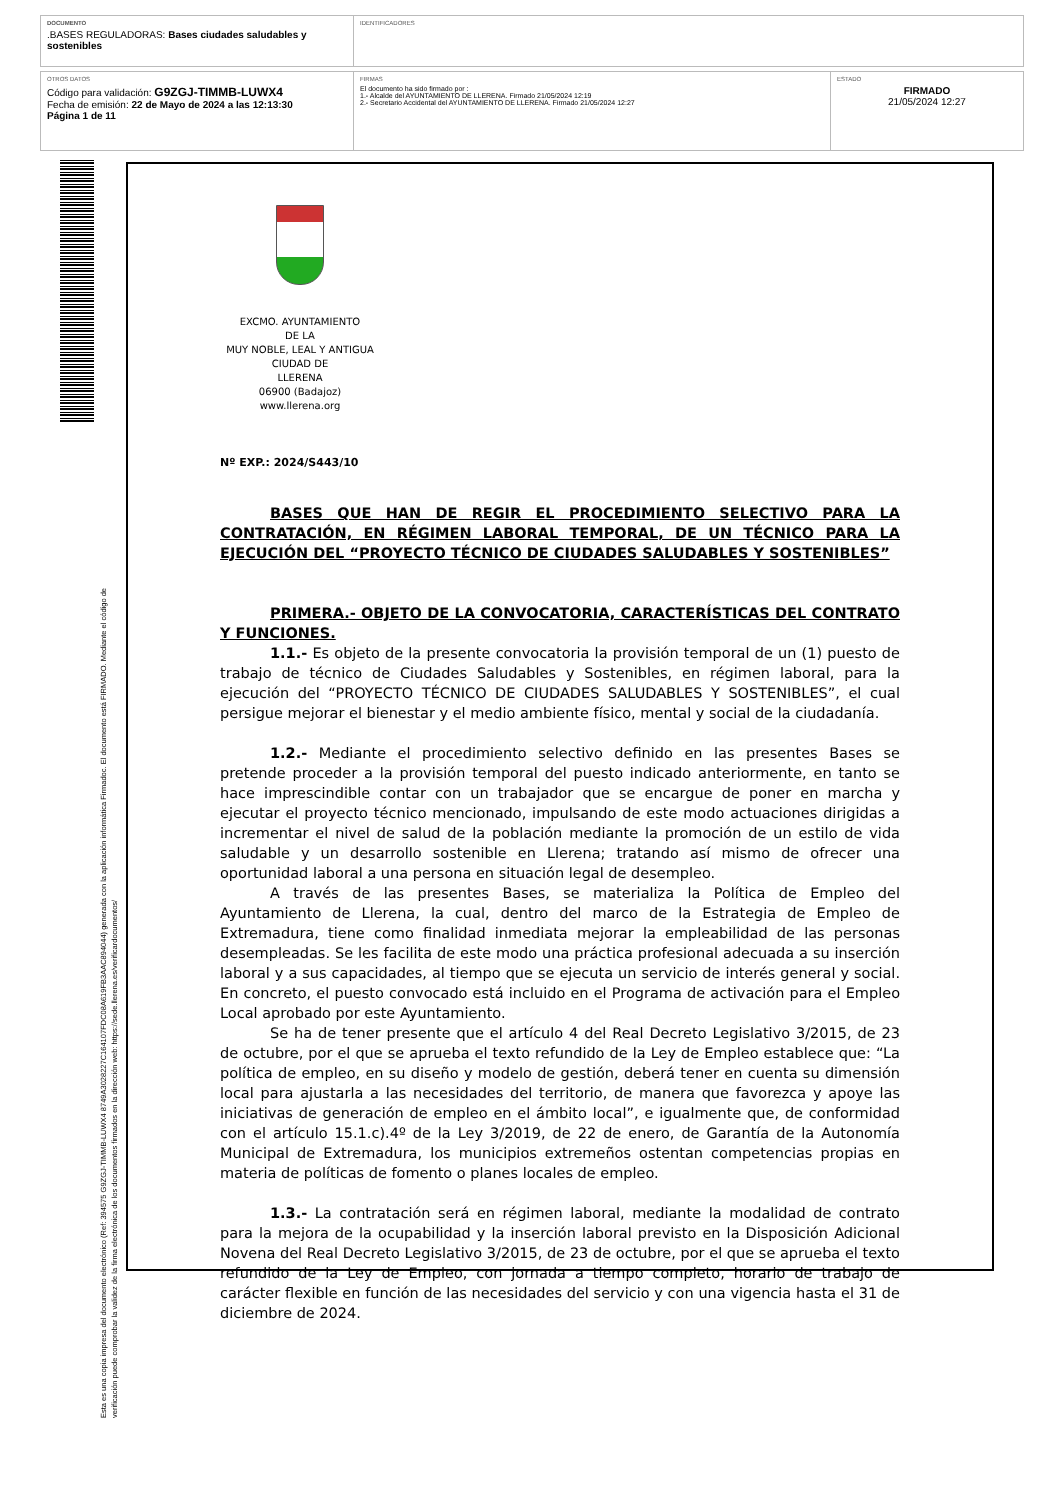| DOCUMENTO .BASES REGULADORAS: Bases ciudades saludables y sostenibles | IDENTIFICADORES |
| OTROS DATOS Código para validación: G9ZGJ-TIMMB-LUWX4 Fecha de emisión: 22 de Mayo de 2024 a las 12:13:30 Página 1 de 11 | FIRMAS El documento ha sido firmado por : 1.- Alcalde del AYUNTAMIENTO DE LLERENA. Firmado 21/05/2024 12:19 2.- Secretario Accidental del AYUNTAMIENTO DE LLERENA. Firmado 21/05/2024 12:27 | ESTADO FIRMADO 21/05/2024 12:27 |
Esta es una copia impresa del documento electrónico (Ref: 394575 G9ZGJ-TIMMB-LUWX4 8749A3028227C164107FDC08A619FB3AAC894044) generada con la aplicación informática Firmadoc. El documento está FIRMADO. Mediante el código de verificación puede comprobar la validez de la firma electrónica de los documentos firmados en la dirección web: https://sede.llerena.es/verificardocumentos/
EXCMO. AYUNTAMIENTO
DE LA
MUY NOBLE, LEAL Y ANTIGUA
CIUDAD DE
LLERENA
06900 (Badajoz)
www.llerena.org
Nº EXP.: 2024/S443/10
BASES QUE HAN DE REGIR EL PROCEDIMIENTO SELECTIVO PARA LA CONTRATACIÓN, EN RÉGIMEN LABORAL TEMPORAL, DE UN TÉCNICO PARA LA EJECUCIÓN DEL “PROYECTO TÉCNICO DE CIUDADES SALUDABLES Y SOSTENIBLES”
PRIMERA.- OBJETO DE LA CONVOCATORIA, CARACTERÍSTICAS DEL CONTRATO Y FUNCIONES.
1.1.- Es objeto de la presente convocatoria la provisión temporal de un (1) puesto de trabajo de técnico de Ciudades Saludables y Sostenibles, en régimen laboral, para la ejecución del “PROYECTO TÉCNICO DE CIUDADES SALUDABLES Y SOSTENIBLES”, el cual persigue mejorar el bienestar y el medio ambiente físico, mental y social de la ciudadanía.
1.2.- Mediante el procedimiento selectivo definido en las presentes Bases se pretende proceder a la provisión temporal del puesto indicado anteriormente, en tanto se hace imprescindible contar con un trabajador que se encargue de poner en marcha y ejecutar el proyecto técnico mencionado, impulsando de este modo actuaciones dirigidas a incrementar el nivel de salud de la población mediante la promoción de un estilo de vida saludable y un desarrollo sostenible en Llerena; tratando así mismo de ofrecer una oportunidad laboral a una persona en situación legal de desempleo.
A través de las presentes Bases, se materializa la Política de Empleo del Ayuntamiento de Llerena, la cual, dentro del marco de la Estrategia de Empleo de Extremadura, tiene como finalidad inmediata mejorar la empleabilidad de las personas desempleadas. Se les facilita de este modo una práctica profesional adecuada a su inserción laboral y a sus capacidades, al tiempo que se ejecuta un servicio de interés general y social. En concreto, el puesto convocado está incluido en el Programa de activación para el Empleo Local aprobado por este Ayuntamiento.
Se ha de tener presente que el artículo 4 del Real Decreto Legislativo 3/2015, de 23 de octubre, por el que se aprueba el texto refundido de la Ley de Empleo establece que: “La política de empleo, en su diseño y modelo de gestión, deberá tener en cuenta su dimensión local para ajustarla a las necesidades del territorio, de manera que favorezca y apoye las iniciativas de generación de empleo en el ámbito local”, e igualmente que, de conformidad con el artículo 15.1.c).4º de la Ley 3/2019, de 22 de enero, de Garantía de la Autonomía Municipal de Extremadura, los municipios extremeños ostentan competencias propias en materia de políticas de fomento o planes locales de empleo.
1.3.- La contratación será en régimen laboral, mediante la modalidad de contrato para la mejora de la ocupabilidad y la inserción laboral previsto en la Disposición Adicional Novena del Real Decreto Legislativo 3/2015, de 23 de octubre, por el que se aprueba el texto refundido de la Ley de Empleo, con jornada a tiempo completo, horario de trabajo de carácter flexible en función de las necesidades del servicio y con una vigencia hasta el 31 de diciembre de 2024.